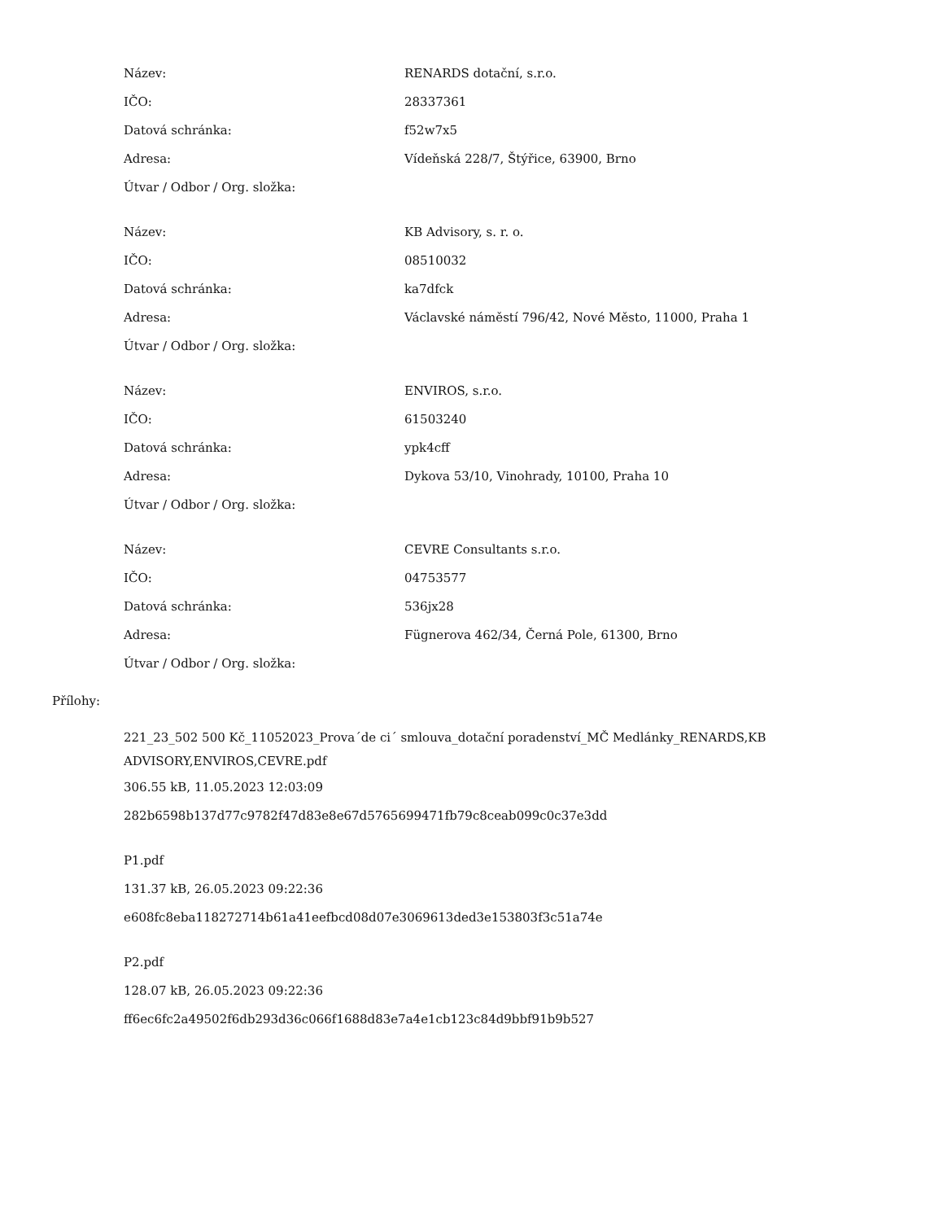| Název: | RENARDS dotační, s.r.o. |
| IČO: | 28337361 |
| Datová schránka: | f52w7x5 |
| Adresa: | Vídeňská 228/7, Štýřice, 63900, Brno |
| Útvar / Odbor / Org. složka: | |
| Název: | KB Advisory, s. r. o. |
| IČO: | 08510032 |
| Datová schránka: | ka7dfck |
| Adresa: | Václavské náměstí 796/42, Nové Město, 11000, Praha 1 |
| Útvar / Odbor / Org. složka: | |
| Název: | ENVIROS, s.r.o. |
| IČO: | 61503240 |
| Datová schránka: | ypk4cff |
| Adresa: | Dykova 53/10, Vinohrady, 10100, Praha 10 |
| Útvar / Odbor / Org. složka: | |
| Název: | CEVRE Consultants s.r.o. |
| IČO: | 04753577 |
| Datová schránka: | 536jx28 |
| Adresa: | Fügnerova 462/34, Černá Pole, 61300, Brno |
| Útvar / Odbor / Org. složka: | |
Přílohy:
221_23_502 500 Kč_11052023_Prova´de ci´ smlouva_dotační poradenství_MČ Medlánky_RENARDS,KB ADVISORY,ENVIROS,CEVRE.pdf
306.55 kB, 11.05.2023 12:03:09
282b6598b137d77c9782f47d83e8e67d5765699471fb79c8ceab099c0c37e3dd
P1.pdf
131.37 kB, 26.05.2023 09:22:36
e608fc8eba118272714b61a41eefbcd08d07e3069613ded3e153803f3c51a74e
P2.pdf
128.07 kB, 26.05.2023 09:22:36
ff6ec6fc2a49502f6db293d36c066f1688d83e7a4e1cb123c84d9bbf91b9b527